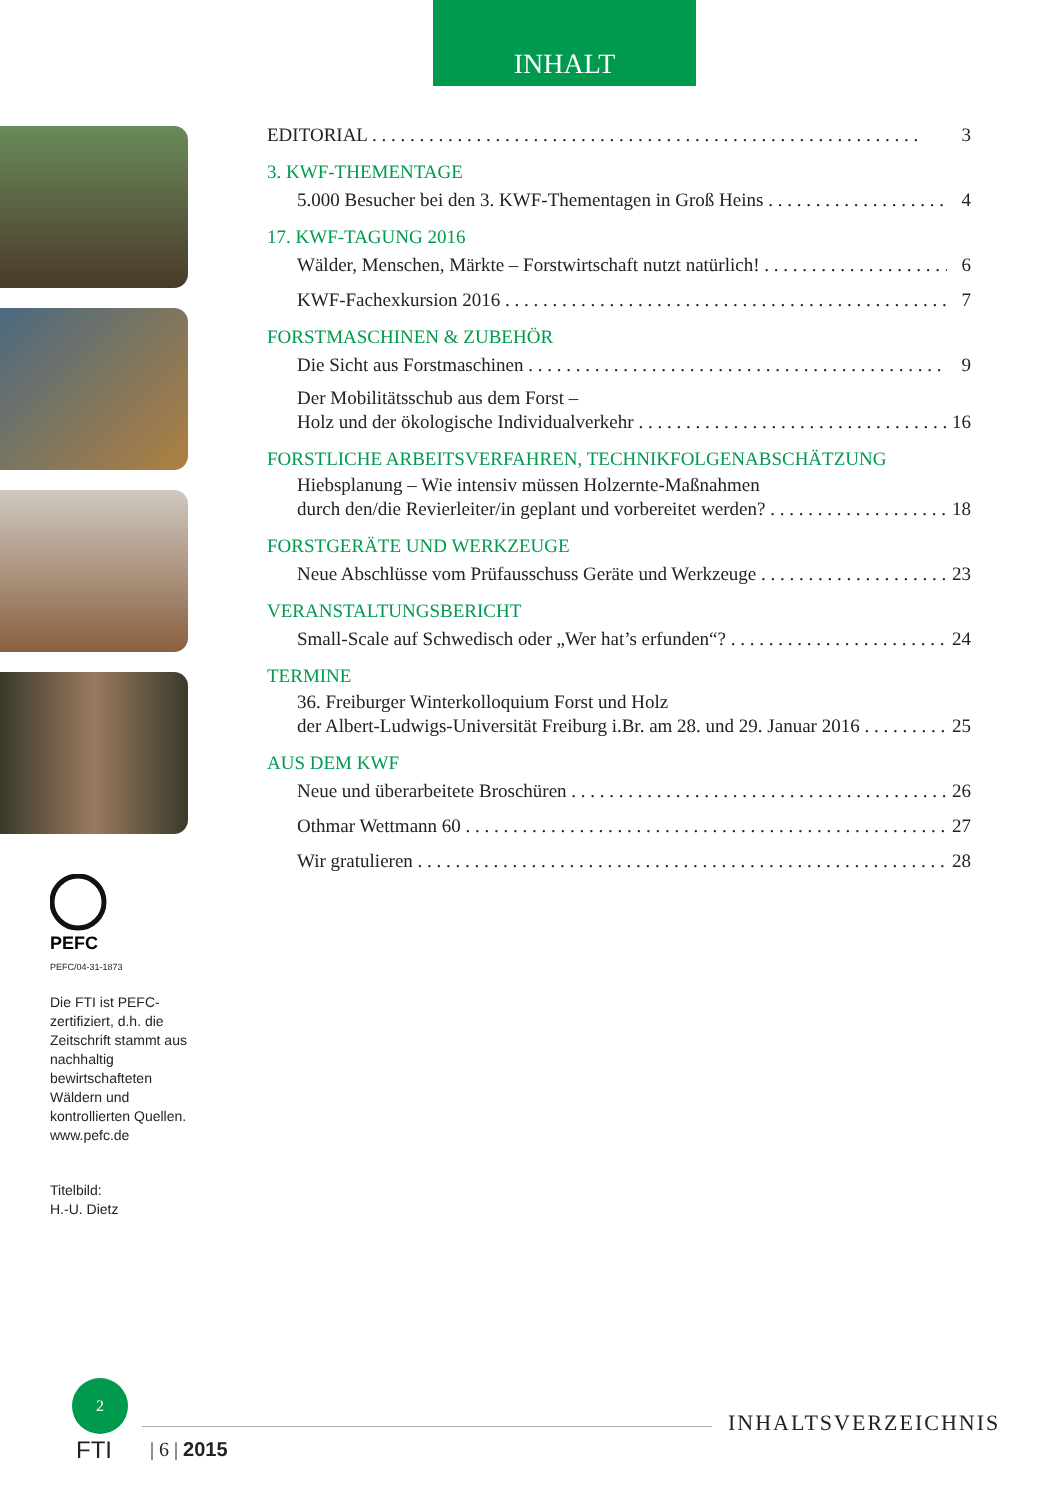INHALT
PEFC
PEFC/04-31-1873
Die FTI ist PEFC-zertifiziert, d.h. die Zeitschrift stammt aus nachhaltig bewirtschafteten Wäldern und kontrollierten Quellen. www.pefc.de
Titelbild:
H.-U. Dietz
EDITORIAL 3
3. KWF-THEMENTAGE
5.000 Besucher bei den 3. KWF-Thementagen in Groß Heins 4
17. KWF-TAGUNG 2016
Wälder, Menschen, Märkte – Forstwirtschaft nutzt natürlich! 6
KWF-Fachexkursion 2016 7
FORSTMASCHINEN & ZUBEHÖR
Die Sicht aus Forstmaschinen 9
Der Mobilitätsschub aus dem Forst –
Holz und der ökologische Individualverkehr 16
FORSTLICHE ARBEITSVERFAHREN, TECHNIKFOLGENABSCHÄTZUNG
Hiebsplanung – Wie intensiv müssen Holzernte-Maßnahmen
durch den/die Revierleiter/in geplant und vorbereitet werden? 18
FORSTGERÄTE UND WERKZEUGE
Neue Abschlüsse vom Prüfausschuss Geräte und Werkzeuge 23
VERANSTALTUNGSBERICHT
Small-Scale auf Schwedisch oder „Wer hat’s erfunden“? 24
TERMINE
36. Freiburger Winterkolloquium Forst und Holz
der Albert-Ludwigs-Universität Freiburg i.Br. am 28. und 29. Januar 2016 25
AUS DEM KWF
Neue und überarbeitete Broschüren 26
Othmar Wettmann 60 27
Wir gratulieren 28
2
FTI | 6 | 2015
INHALTSVERZEICHNIS